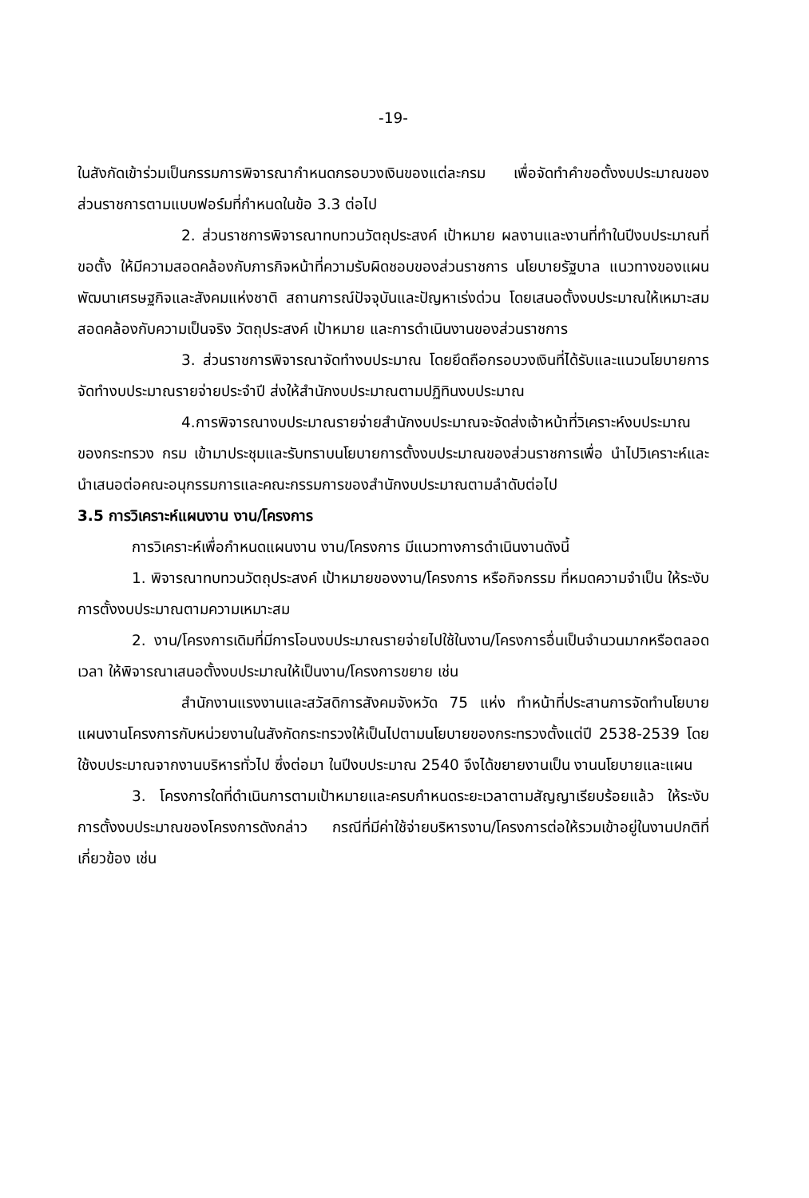-19-
ในสังกัดเข้าร่วมเป็นกรรมการพิจารณากำหนดกรอบวงเงินของแต่ละกรม เพื่อจัดทำคำขอตั้งงบประมาณของส่วนราชการตามแบบฟอร์มที่กำหนดในข้อ 3.3 ต่อไป
2. ส่วนราชการพิจารณาทบทวนวัตถุประสงค์ เป้าหมาย ผลงานและงานที่ทำในปีงบประมาณที่ขอตั้ง ให้มีความสอดคล้องกับภารกิจหน้าที่ความรับผิดชอบของส่วนราชการ นโยบายรัฐบาล แนวทางของแผนพัฒนาเศรษฐกิจและสังคมแห่งชาติ สถานการณ์ปัจจุบันและปัญหาเร่งด่วน โดยเสนอตั้งงบประมาณให้เหมาะสมสอดคล้องกับความเป็นจริง วัตถุประสงค์ เป้าหมาย และการดำเนินงานของส่วนราชการ
3. ส่วนราชการพิจารณาจัดทำงบประมาณ โดยยึดถือกรอบวงเงินที่ได้รับและแนวนโยบายการจัดทำงบประมาณรายจ่ายประจำปี ส่งให้สำนักงบประมาณตามปฏิทินงบประมาณ
4.การพิจารณางบประมาณรายจ่ายสำนักงบประมาณจะจัดส่งเจ้าหน้าที่วิเคราะห์งบประมาณของกระทรวง กรม เข้ามาประชุมและรับทราบนโยบายการตั้งงบประมาณของส่วนราชการเพื่อ นำไปวิเคราะห์และนำเสนอต่อคณะอนุกรรมการและคณะกรรมการของสำนักงบประมาณตามลำดับต่อไป
3.5 การวิเคราะห์แผนงาน งาน/โครงการ
การวิเคราะห์เพื่อกำหนดแผนงาน งาน/โครงการ มีแนวทางการดำเนินงานดังนี้
1. พิจารณาทบทวนวัตถุประสงค์ เป้าหมายของงาน/โครงการ หรือกิจกรรม ที่หมดความจำเป็น ให้ระงับการตั้งงบประมาณตามความเหมาะสม
2. งาน/โครงการเดิมที่มีการโอนงบประมาณรายจ่ายไปใช้ในงาน/โครงการอื่นเป็นจำนวนมากหรือตลอดเวลา ให้พิจารณาเสนอตั้งงบประมาณให้เป็นงาน/โครงการขยาย เช่น
สำนักงานแรงงานและสวัสดิการสังคมจังหวัด 75 แห่ง ทำหน้าที่ประสานการจัดทำนโยบายแผนงานโครงการกับหน่วยงานในสังกัดกระทรวงให้เป็นไปตามนโยบายของกระทรวงตั้งแต่ปี 2538-2539 โดยใช้งบประมาณจากงานบริหารทั่วไป ซึ่งต่อมา ในปีงบประมาณ 2540 จึงได้ขยายงานเป็น งานนโยบายและแผน
3. โครงการใดที่ดำเนินการตามเป้าหมายและครบกำหนดระยะเวลาตามสัญญาเรียบร้อยแล้ว ให้ระงับการตั้งงบประมาณของโครงการดังกล่าว กรณีที่มีค่าใช้จ่ายบริหารงาน/โครงการต่อให้รวมเข้าอยู่ในงานปกติที่เกี่ยวข้อง เช่น